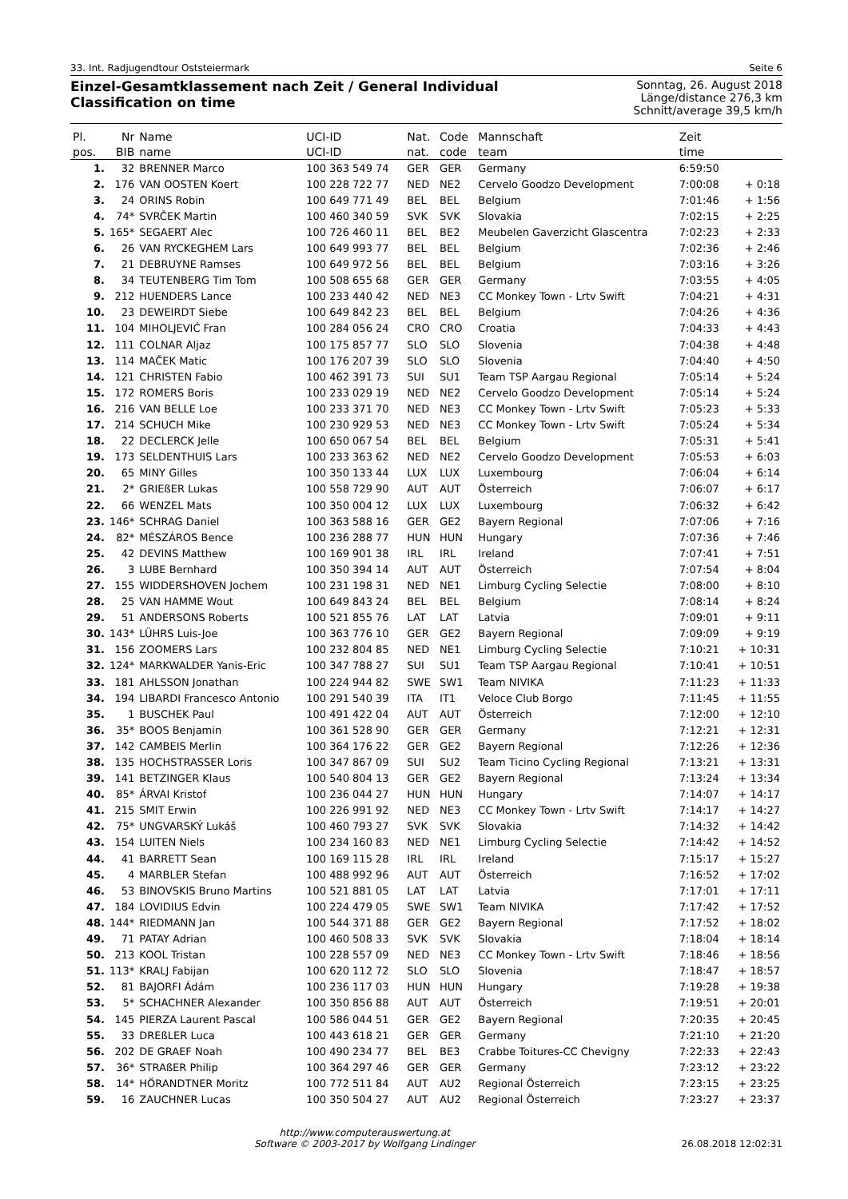33. Int. Radjugendtour Oststeiermark Seite 6
Einzel-Gesamtklassement nach Zeit / General Individual Classification on time
Sonntag, 26. August 2018
Länge/distance 276,3 km
Schnitt/average 39,5 km/h
| Pl. | Nr | Name | UCI-ID | Nat. | Code | Mannschaft | Zeit | |
| --- | --- | --- | --- | --- | --- | --- | --- | --- |
| pos. | BIB | name | UCI-ID | nat. | code | team | time | |
| 1. | 32 | BRENNER Marco | 100 363 549 74 | GER | GER | Germany | 6:59:50 | |
| 2. | 176 | VAN OOSTEN Koert | 100 228 722 77 | NED | NE2 | Cervelo Goodzo Development | 7:00:08 | + 0:18 |
| 3. | 24 | ORINS Robin | 100 649 771 49 | BEL | BEL | Belgium | 7:01:46 | + 1:56 |
| 4. | 74* | SVRČEK Martin | 100 460 340 59 | SVK | SVK | Slovakia | 7:02:15 | + 2:25 |
| 5. | 165* | SEGAERT Alec | 100 726 460 11 | BEL | BE2 | Meubelen Gaverzicht Glascentra | 7:02:23 | + 2:33 |
| 6. | 26 | VAN RYCKEGHEM Lars | 100 649 993 77 | BEL | BEL | Belgium | 7:02:36 | + 2:46 |
| 7. | 21 | DEBRUYNE Ramses | 100 649 972 56 | BEL | BEL | Belgium | 7:03:16 | + 3:26 |
| 8. | 34 | TEUTENBERG Tim Tom | 100 508 655 68 | GER | GER | Germany | 7:03:55 | + 4:05 |
| 9. | 212 | HUENDERS Lance | 100 233 440 42 | NED | NE3 | CC Monkey Town - Lrtv Swift | 7:04:21 | + 4:31 |
| 10. | 23 | DEWEIRDT Siebe | 100 649 842 23 | BEL | BEL | Belgium | 7:04:26 | + 4:36 |
| 11. | 104 | MIHOLJEVIĆ Fran | 100 284 056 24 | CRO | CRO | Croatia | 7:04:33 | + 4:43 |
| 12. | 111 | COLNAR Aljaz | 100 175 857 77 | SLO | SLO | Slovenia | 7:04:38 | + 4:48 |
| 13. | 114 | MAČEK Matic | 100 176 207 39 | SLO | SLO | Slovenia | 7:04:40 | + 4:50 |
| 14. | 121 | CHRISTEN Fabio | 100 462 391 73 | SUI | SU1 | Team TSP Aargau Regional | 7:05:14 | + 5:24 |
| 15. | 172 | ROMERS Boris | 100 233 029 19 | NED | NE2 | Cervelo Goodzo Development | 7:05:14 | + 5:24 |
| 16. | 216 | VAN BELLE Loe | 100 233 371 70 | NED | NE3 | CC Monkey Town - Lrtv Swift | 7:05:23 | + 5:33 |
| 17. | 214 | SCHUCH Mike | 100 230 929 53 | NED | NE3 | CC Monkey Town - Lrtv Swift | 7:05:24 | + 5:34 |
| 18. | 22 | DECLERCK Jelle | 100 650 067 54 | BEL | BEL | Belgium | 7:05:31 | + 5:41 |
| 19. | 173 | SELDENTHUIS Lars | 100 233 363 62 | NED | NE2 | Cervelo Goodzo Development | 7:05:53 | + 6:03 |
| 20. | 65 | MINY Gilles | 100 350 133 44 | LUX | LUX | Luxembourg | 7:06:04 | + 6:14 |
| 21. | 2* | GRIEßER Lukas | 100 558 729 90 | AUT | AUT | Österreich | 7:06:07 | + 6:17 |
| 22. | 66 | WENZEL Mats | 100 350 004 12 | LUX | LUX | Luxembourg | 7:06:32 | + 6:42 |
| 23. | 146* | SCHRAG Daniel | 100 363 588 16 | GER | GE2 | Bayern Regional | 7:07:06 | + 7:16 |
| 24. | 82* | MÉSZÁROS Bence | 100 236 288 77 | HUN | HUN | Hungary | 7:07:36 | + 7:46 |
| 25. | 42 | DEVINS Matthew | 100 169 901 38 | IRL | IRL | Ireland | 7:07:41 | + 7:51 |
| 26. | 3 | LUBE Bernhard | 100 350 394 14 | AUT | AUT | Österreich | 7:07:54 | + 8:04 |
| 27. | 155 | WIDDERSHOVEN Jochem | 100 231 198 31 | NED | NE1 | Limburg Cycling Selectie | 7:08:00 | + 8:10 |
| 28. | 25 | VAN HAMME Wout | 100 649 843 24 | BEL | BEL | Belgium | 7:08:14 | + 8:24 |
| 29. | 51 | ANDERSONS Roberts | 100 521 855 76 | LAT | LAT | Latvia | 7:09:01 | + 9:11 |
| 30. | 143* | LÜHRS Luis-Joe | 100 363 776 10 | GER | GE2 | Bayern Regional | 7:09:09 | + 9:19 |
| 31. | 156 | ZOOMERS Lars | 100 232 804 85 | NED | NE1 | Limburg Cycling Selectie | 7:10:21 | + 10:31 |
| 32. | 124* | MARKWALDER Yanis-Eric | 100 347 788 27 | SUI | SU1 | Team TSP Aargau Regional | 7:10:41 | + 10:51 |
| 33. | 181 | AHLSSON Jonathan | 100 224 944 82 | SWE | SW1 | Team NIVIKA | 7:11:23 | + 11:33 |
| 34. | 194 | LIBARDI Francesco Antonio | 100 291 540 39 | ITA | IT1 | Veloce Club Borgo | 7:11:45 | + 11:55 |
| 35. | 1 | BUSCHEK Paul | 100 491 422 04 | AUT | AUT | Österreich | 7:12:00 | + 12:10 |
| 36. | 35* | BOOS Benjamin | 100 361 528 90 | GER | GER | Germany | 7:12:21 | + 12:31 |
| 37. | 142 | CAMBEIS Merlin | 100 364 176 22 | GER | GE2 | Bayern Regional | 7:12:26 | + 12:36 |
| 38. | 135 | HOCHSTRASSER Loris | 100 347 867 09 | SUI | SU2 | Team Ticino Cycling Regional | 7:13:21 | + 13:31 |
| 39. | 141 | BETZINGER Klaus | 100 540 804 13 | GER | GE2 | Bayern Regional | 7:13:24 | + 13:34 |
| 40. | 85* | ÁRVAI Kristof | 100 236 044 27 | HUN | HUN | Hungary | 7:14:07 | + 14:17 |
| 41. | 215 | SMIT Erwin | 100 226 991 92 | NED | NE3 | CC Monkey Town - Lrtv Swift | 7:14:17 | + 14:27 |
| 42. | 75* | UNGVARSKÝ Lukáš | 100 460 793 27 | SVK | SVK | Slovakia | 7:14:32 | + 14:42 |
| 43. | 154 | LUITEN Niels | 100 234 160 83 | NED | NE1 | Limburg Cycling Selectie | 7:14:42 | + 14:52 |
| 44. | 41 | BARRETT Sean | 100 169 115 28 | IRL | IRL | Ireland | 7:15:17 | + 15:27 |
| 45. | 4 | MARBLER Stefan | 100 488 992 96 | AUT | AUT | Österreich | 7:16:52 | + 17:02 |
| 46. | 53 | BINOVSKIS Bruno Martins | 100 521 881 05 | LAT | LAT | Latvia | 7:17:01 | + 17:11 |
| 47. | 184 | LOVIDIUS Edvin | 100 224 479 05 | SWE | SW1 | Team NIVIKA | 7:17:42 | + 17:52 |
| 48. | 144* | RIEDMANN Jan | 100 544 371 88 | GER | GE2 | Bayern Regional | 7:17:52 | + 18:02 |
| 49. | 71 | PATAY Adrian | 100 460 508 33 | SVK | SVK | Slovakia | 7:18:04 | + 18:14 |
| 50. | 213 | KOOL Tristan | 100 228 557 09 | NED | NE3 | CC Monkey Town - Lrtv Swift | 7:18:46 | + 18:56 |
| 51. | 113* | KRALJ Fabijan | 100 620 112 72 | SLO | SLO | Slovenia | 7:18:47 | + 18:57 |
| 52. | 81 | BAJORFI Ádám | 100 236 117 03 | HUN | HUN | Hungary | 7:19:28 | + 19:38 |
| 53. | 5* | SCHACHNER Alexander | 100 350 856 88 | AUT | AUT | Österreich | 7:19:51 | + 20:01 |
| 54. | 145 | PIERZA Laurent Pascal | 100 586 044 51 | GER | GE2 | Bayern Regional | 7:20:35 | + 20:45 |
| 55. | 33 | DREßLER Luca | 100 443 618 21 | GER | GER | Germany | 7:21:10 | + 21:20 |
| 56. | 202 | DE GRAEF Noah | 100 490 234 77 | BEL | BE3 | Crabbe Toitures-CC Chevigny | 7:22:33 | + 22:43 |
| 57. | 36* | STRAßER Philip | 100 364 297 46 | GER | GER | Germany | 7:23:12 | + 23:22 |
| 58. | 14* | HÖRANDTNER Moritz | 100 772 511 84 | AUT | AU2 | Regional Österreich | 7:23:15 | + 23:25 |
| 59. | 16 | ZAUCHNER Lucas | 100 350 504 27 | AUT | AU2 | Regional Österreich | 7:23:27 | + 23:37 |
http://www.computerauswertung.at
Software © 2003-2017 by Wolfgang Lindinger
26.08.2018 12:02:31